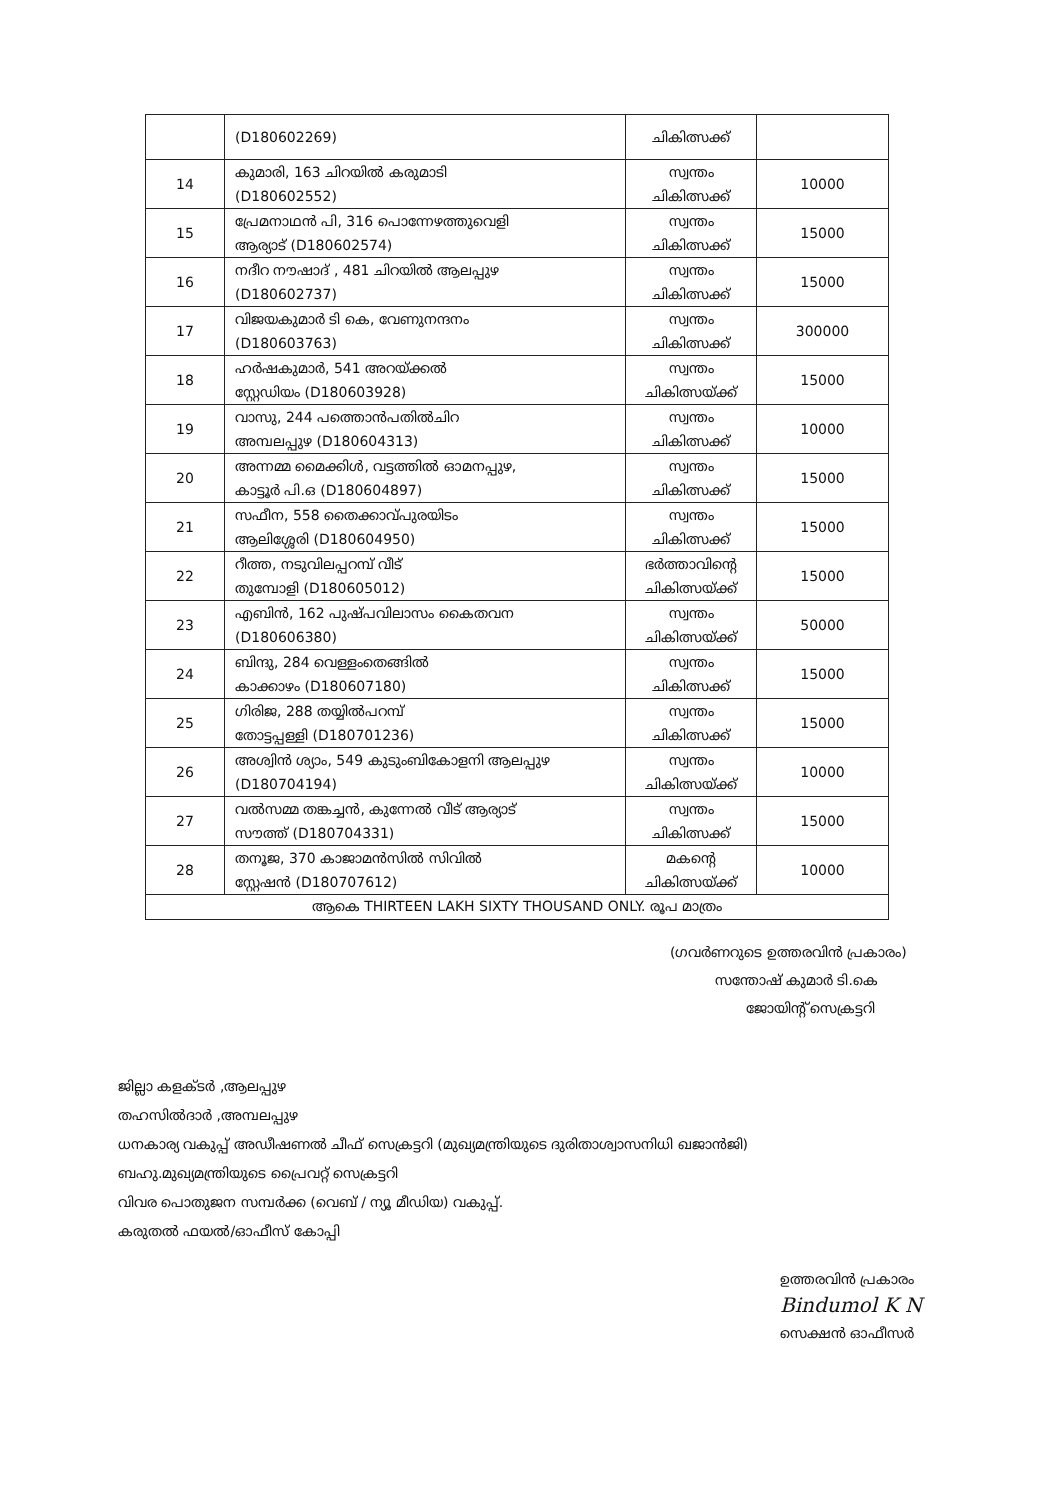| | (D180602269) | ചികിത്സക്ക് | |
| 14 | കുമാരി, 163 ചിറയിൽ കരുമാടി (D180602552) | സ്വന്തം ചികിത്സക്ക് | 10000 |
| 15 | പ്രേമനാഥൻ പി, 316 പൊന്നേഴത്തുവെളി ആര്യാട് (D180602574) | സ്വന്തം ചികിത്സക്ക് | 15000 |
| 16 | നദീറ നൗഷാദ് , 481 ചിറയിൽ ആലപ്പുഴ (D180602737) | സ്വന്തം ചികിത്സക്ക് | 15000 |
| 17 | വിജയകുമാർ ടി കെ, വേണുനന്ദനം (D180603763) | സ്വന്തം ചികിത്സക്ക് | 300000 |
| 18 | ഹർഷകുമാർ, 541 അറയ്ക്കൽ സ്റ്റേഡിയം (D180603928) | സ്വന്തം ചികിത്സയ്ക്ക് | 15000 |
| 19 | വാസു, 244 പത്തൊൻപതിൽചിറ അമ്പലപ്പുഴ (D180604313) | സ്വന്തം ചികിത്സക്ക് | 10000 |
| 20 | അന്നമ്മ മൈക്കിൾ, വട്ടത്തിൽ ഓമനപ്പുഴ, കാട്ടൂർ പി.ഒ (D180604897) | സ്വന്തം ചികിത്സക്ക് | 15000 |
| 21 | സഫീന, 558 തൈക്കാവ്പുരയിടം ആലിശ്ശേരി (D180604950) | സ്വന്തം ചികിത്സക്ക് | 15000 |
| 22 | റീത്ത, നടുവിലപ്പറമ്പ് വീട് തുമ്പോളി (D180605012) | ഭർത്താവിന്റെ ചികിത്സയ്ക്ക് | 15000 |
| 23 | എബിൻ, 162 പുഷ്പവിലാസം കൈതവന (D180606380) | സ്വന്തം ചികിത്സയ്ക്ക് | 50000 |
| 24 | ബിന്ദു, 284 വെള്ളംതെങ്ങിൽ കാക്കാഴം (D180607180) | സ്വന്തം ചികിത്സക്ക് | 15000 |
| 25 | ഗിരിജ, 288 തയ്യിൽപറമ്പ് തോട്ടപ്പള്ളി (D180701236) | സ്വന്തം ചികിത്സക്ക് | 15000 |
| 26 | അശ്വിൻ ശ്യാം, 549 കുടുംബികോളനി ആലപ്പുഴ (D180704194) | സ്വന്തം ചികിത്സയ്ക്ക് | 10000 |
| 27 | വൽസമ്മ തങ്കച്ചൻ, കുന്നേൽ വീട് ആര്യാട് സൗത്ത് (D180704331) | സ്വന്തം ചികിത്സക്ക് | 15000 |
| 28 | തനൂജ, 370 കാജാമൻസിൽ സിവിൽ സ്റ്റേഷൻ (D180707612) | മകന്റെ ചികിത്സയ്ക്ക് | 10000 |
| ആകെ THIRTEEN LAKH SIXTY THOUSAND ONLY. രൂപ മാത്രം | | | |
(ഗവർണറുടെ ഉത്തരവിൻ പ്രകാരം)
സന്തോഷ് കുമാർ ടി.കെ
ജോയിന്റ് സെക്രട്ടറി
ജില്ലാ കളക്ടർ ,ആലപ്പുഴ
തഹസിൽദാർ ,അമ്പലപ്പുഴ
ധനകാര്യ വകുപ്പ് അഡീഷണൽ ചീഫ് സെക്രട്ടറി (മുഖ്യമന്ത്രിയുടെ ദുരിതാശ്വാസനിധി ഖജാൻജി)
ബഹു.മുഖ്യമന്ത്രിയുടെ പ്രൈവറ്റ് സെക്രട്ടറി
വിവര പൊതുജന സമ്പർക്ക (വെബ് / ന്യൂ മീഡിയ) വകുപ്പ്.
കരുതൽ ഫയൽ/ഓഫീസ് കോപ്പി
ഉത്തരവിൻ പ്രകാരം
Bindumol K N
സെക്ഷൻ ഓഫീസർ